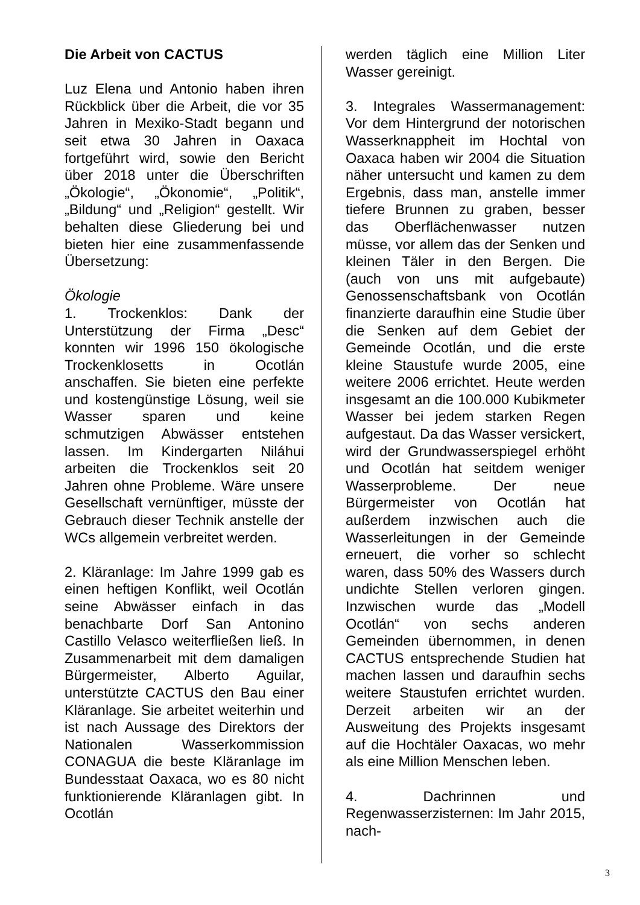Die Arbeit von CACTUS
Luz Elena und Antonio haben ihren Rückblick über die Arbeit, die vor 35 Jahren in Mexiko-Stadt begann und seit etwa 30 Jahren in Oaxaca fortgeführt wird, sowie den Bericht über 2018 unter die Überschriften „Ökologie“, „Ökonomie“, „Politik“, „Bildung“ und „Religion“ gestellt. Wir behalten diese Gliederung bei und bieten hier eine zusammenfassende Übersetzung:
Ökologie
1. Trockenklos: Dank der Unterstützung der Firma „Desc“ konnten wir 1996 150 ökologische Trockenklosetts in Ocotlán anschaffen. Sie bieten eine perfekte und kostengünstige Lösung, weil sie Wasser sparen und keine schmutzigen Abwässer entstehen lassen. Im Kindergarten Niláhui arbeiten die Trockenklos seit 20 Jahren ohne Probleme. Wäre unsere Gesellschaft vernünftiger, müsste der Gebrauch dieser Technik anstelle der WCs allgemein verbreitet werden.
2. Kläranlage: Im Jahre 1999 gab es einen heftigen Konflikt, weil Ocotlán seine Abwässer einfach in das benachbarte Dorf San Antonino Castillo Velasco weiterfließen ließ. In Zusammenarbeit mit dem damaligen Bürgermeister, Alberto Aguilar, unterstützte CACTUS den Bau einer Kläranlage. Sie arbeitet weiterhin und ist nach Aussage des Direktors der Nationalen Wasserkommission CONAGUA die beste Kläranlage im Bundesstaat Oaxaca, wo es 80 nicht funktionierende Kläranlagen gibt. In Ocotlán
werden täglich eine Million Liter Wasser gereinigt.
3. Integrales Wassermanagement: Vor dem Hintergrund der notorischen Wasserknappheit im Hochtal von Oaxaca haben wir 2004 die Situation näher untersucht und kamen zu dem Ergebnis, dass man, anstelle immer tiefere Brunnen zu graben, besser das Oberflächenwasser nutzen müsse, vor allem das der Senken und kleinen Täler in den Bergen. Die (auch von uns mit aufgebaute) Genossenschaftsbank von Ocotlán finanzierte daraufhin eine Studie über die Senken auf dem Gebiet der Gemeinde Ocotlán, und die erste kleine Staustufe wurde 2005, eine weitere 2006 errichtet. Heute werden insgesamt an die 100.000 Kubikmeter Wasser bei jedem starken Regen aufgestaut. Da das Wasser versickert, wird der Grundwasserspiegel erhöht und Ocotlán hat seitdem weniger Wasserprobleme. Der neue Bürgermeister von Ocotlán hat außerdem inzwischen auch die Wasserleitungen in der Gemeinde erneuert, die vorher so schlecht waren, dass 50% des Wassers durch undichte Stellen verloren gingen. Inzwischen wurde das „Modell Ocotlán“ von sechs anderen Gemeinden übernommen, in denen CACTUS entsprechende Studien hat machen lassen und daraufhin sechs weitere Staustufen errichtet wurden. Derzeit arbeiten wir an der Ausweitung des Projekts insgesamt auf die Hochtäler Oaxacas, wo mehr als eine Million Menschen leben.
4. Dachrinnen und Regenwasserzisternen: Im Jahr 2015, nach-
3